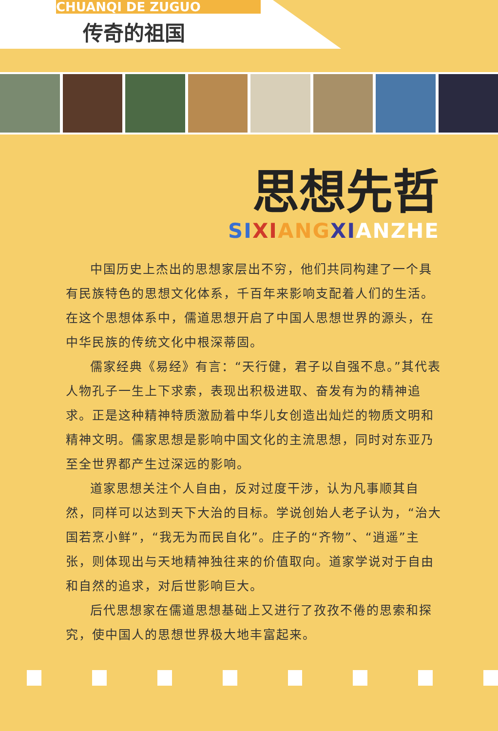CHUANQI DE ZUGUO
传奇的祖国
思想先哲
SI XI ANG XIANZHE
中国历史上杰出的思想家层出不穷，他们共同构建了一个具有民族特色的思想文化体系，千百年来影响支配着人们的生活。在这个思想体系中，儒道思想开启了中国人思想世界的源头，在中华民族的传统文化中根深蒂固。
儒家经典《易经》有言：“天行健，君子以自强不息。”其代表人物孔子一生上下求索，表现出积极进取、奋发有为的精神追求。正是这种精神特质激励着中华儿女创造出灿烂的物质文明和精神文明。儒家思想是影响中国文化的主流思想，同时对东亚乃至全世界都产生过深远的影响。
道家思想关注个人自由，反对过度干涉，认为凡事顺其自然，同样可以达到天下大治的目标。学说创始人老子认为，“治大国若烹小鲜”，“我无为而民自化”。庄子的“齐物”、“逍遥”主张，则体现出与天地精神独往来的价值取向。道家学说对于自由和自然的追求，对后世影响巨大。
后代思想家在儒道思想基础上又进行了孜孜不倦的思索和探究，使中国人的思想世界极大地丰富起来。